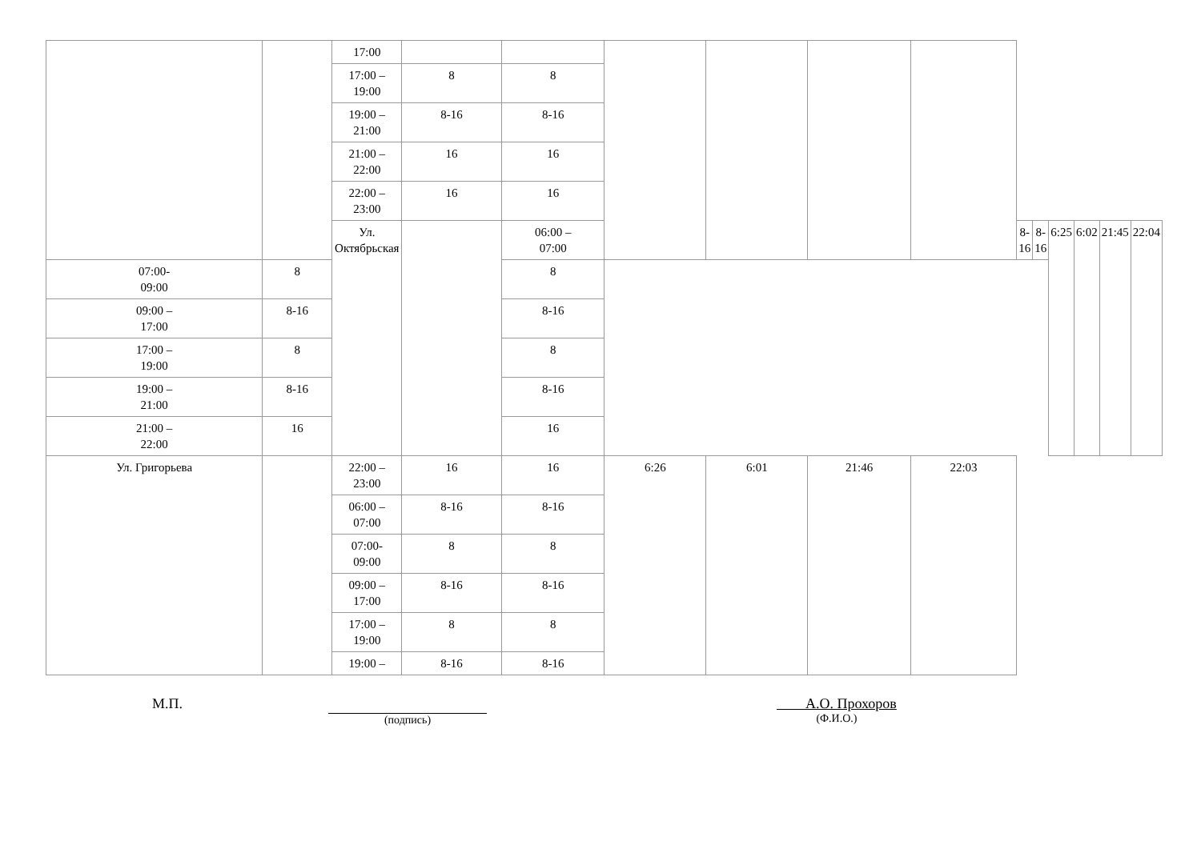| | | 17:00 | | | | | | | | | | | | |
| | | 17:00 – 19:00 | 8 | 8 | | | | | | | | | | |
| | | 19:00 – 21:00 | 8-16 | 8-16 | | | | | | | | | | |
| | | 21:00 – 22:00 | 16 | 16 | | | | | | | | | | |
| | | 22:00 – 23:00 | 16 | 16 | | | | | | | | | | |
| | | Ул. Октябрьская | | 06:00 – 07:00 | | | | | 8-16 | 8-16 | 6:25 | 6:02 | 21:45 | 22:04 |
| 07:00- 09:00 | 8 | | | 8 | | | | | | | | | | |
| 09:00 – 17:00 | 8-16 | | | 8-16 | | | | | | | | | | |
| 17:00 – 19:00 | 8 | | | 8 | | | | | | | | | | |
| 19:00 – 21:00 | 8-16 | | | 8-16 | | | | | | | | | | |
| 21:00 – 22:00 | 16 | | | 16 | | | | | | | | | | |
| Ул. Григорьева | | 22:00 – 23:00 | 16 | 16 | 6:26 | 6:01 | 21:46 | 22:03 | | | | | | |
| | | 06:00 – 07:00 | 8-16 | 8-16 | | | | | | | | | | |
| | | 07:00- 09:00 | 8 | 8 | | | | | | | | | | |
| | | 09:00 – 17:00 | 8-16 | 8-16 | | | | | | | | | | |
| | | 17:00 – 19:00 | 8 | 8 | | | | | | | | | | |
| | | 19:00 – | 8-16 | 8-16 | | | | | | | | | | |
М.П.
(подпись)
А.О. Прохоров
(Ф.И.О.)